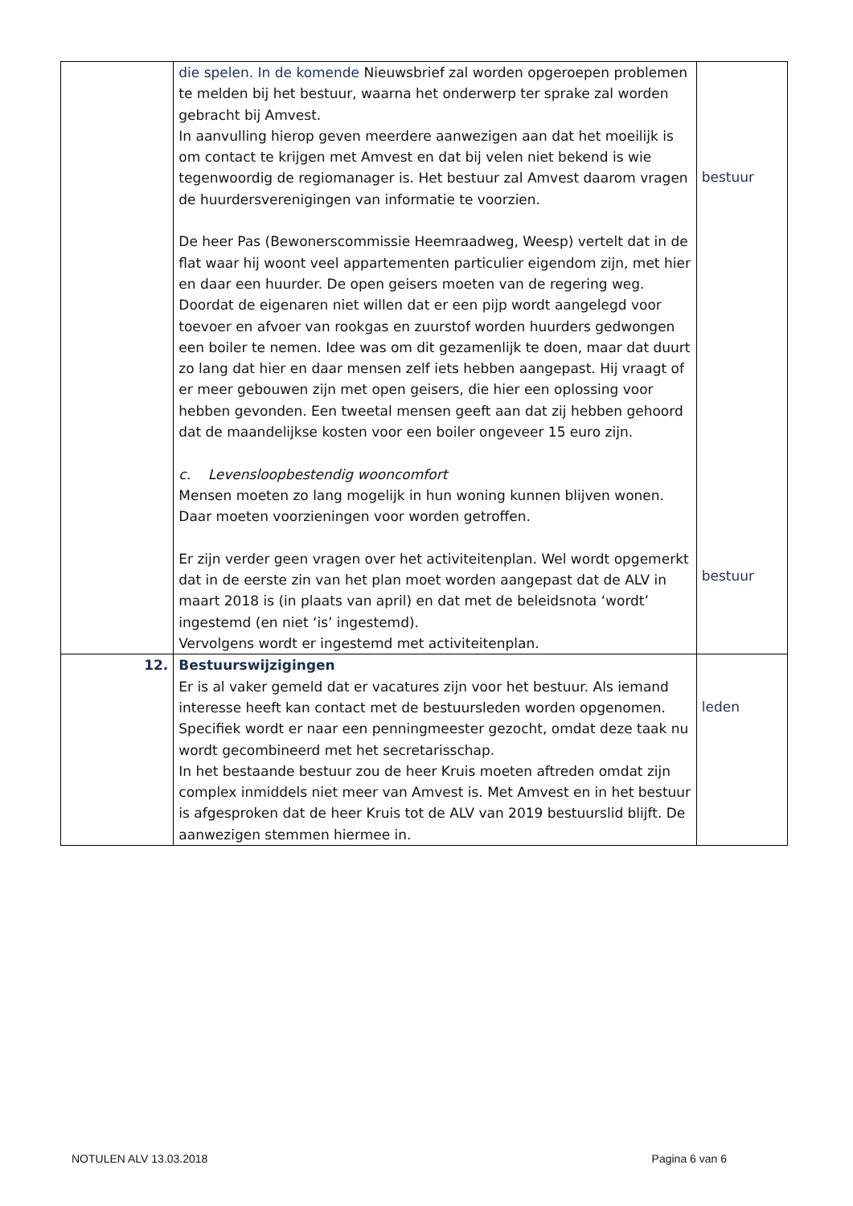| | die spelen. In de komende Nieuwsbrief zal worden opgeroepen problemen te melden bij het bestuur, waarna het onderwerp ter sprake zal worden gebracht bij Amvest. In aanvulling hierop geven meerdere aanwezigen aan dat het moeilijk is om contact te krijgen met Amvest en dat bij velen niet bekend is wie tegenwoordig de regiomanager is. Het bestuur zal Amvest daarom vragen de huurdersverenigingen van informatie te voorzien. De heer Pas (Bewonerscommissie Heemraadweg, Weesp) vertelt dat in de flat waar hij woont veel appartementen particulier eigendom zijn, met hier en daar een huurder. De open geisers moeten van de regering weg. Doordat de eigenaren niet willen dat er een pijp wordt aangelegd voor toevoer en afvoer van rookgas en zuurstof worden huurders gedwongen een boiler te nemen. Idee was om dit gezamenlijk te doen, maar dat duurt zo lang dat hier en daar mensen zelf iets hebben aangepast. Hij vraagt of er meer gebouwen zijn met open geisers, die hier een oplossing voor hebben gevonden. Een tweetal mensen geeft aan dat zij hebben gehoord dat de maandelijkse kosten voor een boiler ongeveer 15 euro zijn. c. Levensloopbestendig wooncomfort Mensen moeten zo lang mogelijk in hun woning kunnen blijven wonen. Daar moeten voorzieningen voor worden getroffen. Er zijn verder geen vragen over het activiteitenplan. Wel wordt opgemerkt dat in de eerste zin van het plan moet worden aangepast dat de ALV in maart 2018 is (in plaats van april) en dat met de beleidsnota ‘wordt’ ingestemd (en niet ‘is’ ingestemd). Vervolgens wordt er ingestemd met activiteitenplan. | bestuur bestuur |
| 12. | Bestuurswijzigingen Er is al vaker gemeld dat er vacatures zijn voor het bestuur. Als iemand interesse heeft kan contact met de bestuursleden worden opgenomen. Specifiek wordt er naar een penningmeester gezocht, omdat deze taak nu wordt gecombineerd met het secretarisschap. In het bestaande bestuur zou de heer Kruis moeten aftreden omdat zijn complex inmiddels niet meer van Amvest is. Met Amvest en in het bestuur is afgesproken dat de heer Kruis tot de ALV van 2019 bestuurslid blijft. De aanwezigen stemmen hiermee in. | leden |
NOTULEN ALV 13.03.2018 Pagina 6 van 6